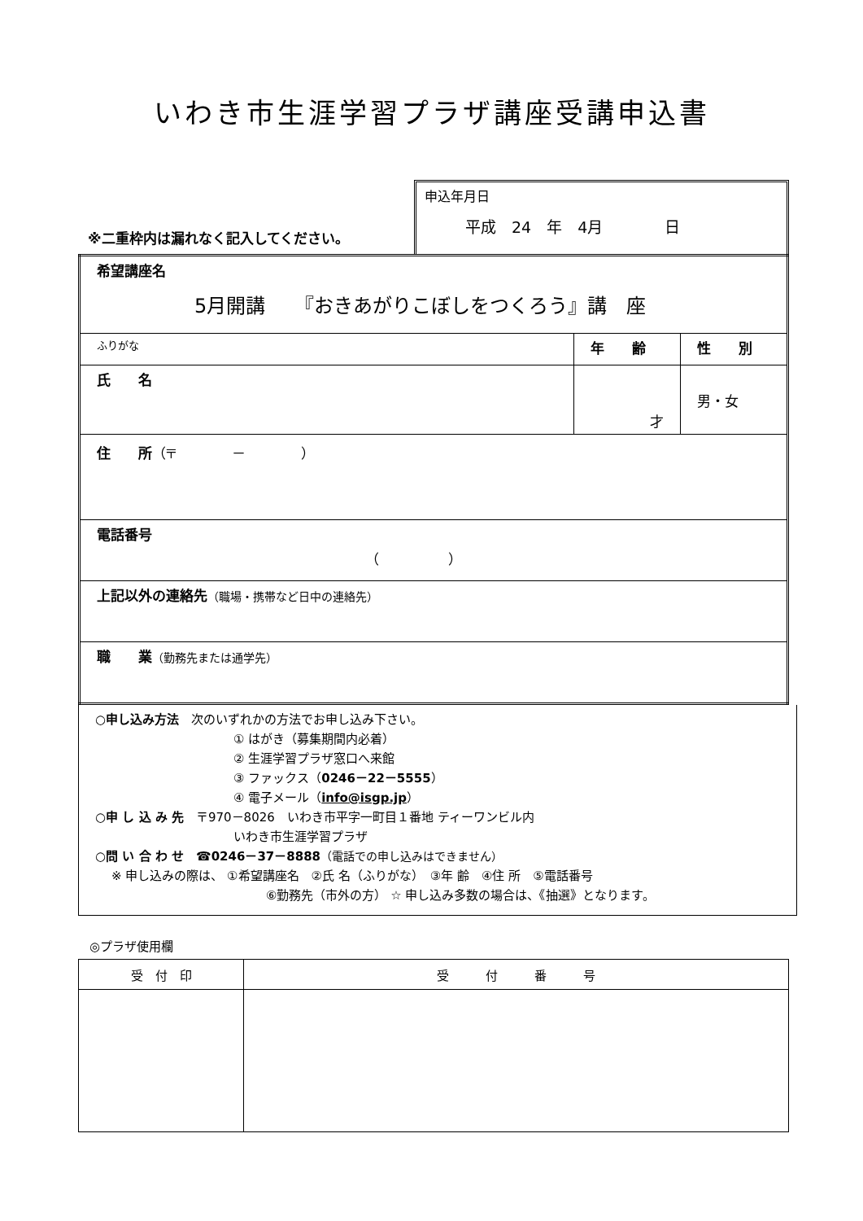いわき市生涯学習プラザ講座受講申込書
※二重枠内は漏れなく記入してください。
申込年月日
平成　24　年　4月　　　　日
| 希望講座名 5月開講 『おきあがりこぼしをつくろう』講 座 | | |
| ふりがな | 年 齢 | 性 別 |
| 氏 名 | 才 | 男・女 |
| 住 所 （〒 － ） | | |
| 電話番号 （ ） | | |
| 上記以外の連絡先 （職場・携帯など日中の連絡先） | | |
| 職 業 （勤務先または通学先） | | |
○申し込み方法　次のいずれかの方法でお申し込み下さい。
① はがき（募集期間内必着）
② 生涯学習プラザ窓口へ来館
③ ファックス（0246－22－5555）
④ 電子メール（info@isgp.jp）
○申 し 込 み 先　〒970－8026　いわき市平字一町目１番地 ティーワンビル内
いわき市生涯学習プラザ
○問 い 合 わ せ　☎0246－37－8888（電話での申し込みはできません）
※ 申し込みの際は、 ①希望講座名　②氏 名（ふりがな）　③年 齢　④住 所　⑤電話番号
⑥勤務先（市外の方） ☆ 申し込み多数の場合は、《抽選》となります。
◎プラザ使用欄
| 受 付 印 | 受 付 番 号 |
| --- | --- |